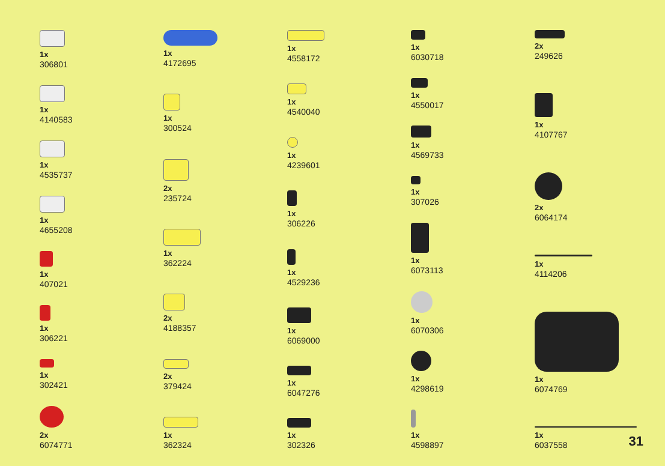1x
306801
1x
4140583
1x
4535737
1x
4655208
1x
407021
1x
306221
1x
302421
2x
6074771
1x
4172695
1x
300524
2x
235724
1x
362224
2x
4188357
2x
379424
1x
362324
1x
4558172
1x
4540040
1x
4239601
1x
306226
1x
4529236
1x
6069000
1x
6047276
1x
302326
1x
6030718
1x
4550017
1x
4569733
1x
307026
1x
6073113
1x
6070306
1x
4298619
1x
4598897
2x
249626
1x
4107767
2x
6064174
1x
4114206
1x
6074769
1x
6037558
31